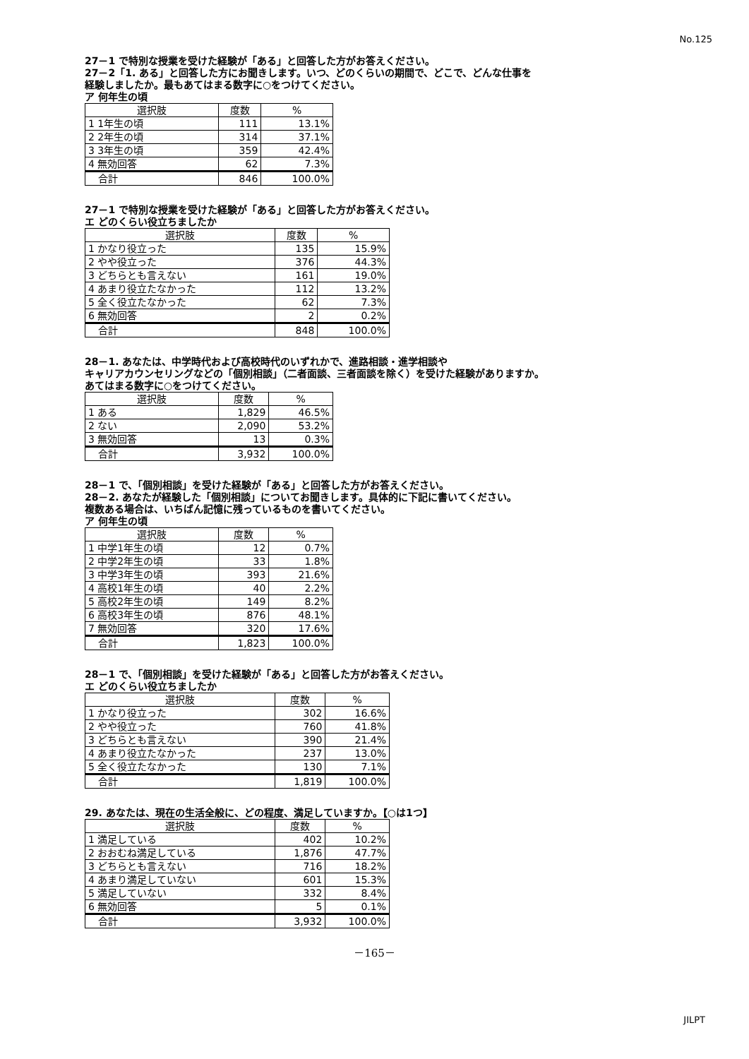No.125
27－1 で特別な授業を受けた経験が「ある」と回答した方がお答えください。
27－2「1. ある」と回答した方にお聞きします。いつ、どのくらいの期間で、どこで、どんな仕事を
経験しましたか。最もあてはまる数字に○をつけてください。
ア 何年生の頃
| 選択肢 | 度数 | % |
| --- | --- | --- |
| 1 1年生の頃 | 111 | 13.1% |
| 2 2年生の頃 | 314 | 37.1% |
| 3 3年生の頃 | 359 | 42.4% |
| 4 無効回答 | 62 | 7.3% |
| 合計 | 846 | 100.0% |
27－1 で特別な授業を受けた経験が「ある」と回答した方がお答えください。
エ どのくらい役立ちましたか
| 選択肢 | 度数 | % |
| --- | --- | --- |
| 1 かなり役立った | 135 | 15.9% |
| 2 やや役立った | 376 | 44.3% |
| 3 どちらとも言えない | 161 | 19.0% |
| 4 あまり役立たなかった | 112 | 13.2% |
| 5 全く役立たなかった | 62 | 7.3% |
| 6 無効回答 | 2 | 0.2% |
| 合計 | 848 | 100.0% |
28－1. あなたは、中学時代および高校時代のいずれかで、進路相談・進学相談や
キャリアカウンセリングなどの「個別相談」（二者面談、三者面談を除く）を受けた経験がありますか。
あてはまる数字に○をつけてください。
| 選択肢 | 度数 | % |
| --- | --- | --- |
| 1 ある | 1,829 | 46.5% |
| 2 ない | 2,090 | 53.2% |
| 3 無効回答 | 13 | 0.3% |
| 合計 | 3,932 | 100.0% |
28－1 で、「個別相談」を受けた経験が「ある」と回答した方がお答えください。
28－2. あなたが経験した「個別相談」についてお聞きします。具体的に下記に書いてください。
複数ある場合は、いちばん記憶に残っているものを書いてください。
ア 何年生の頃
| 選択肢 | 度数 | % |
| --- | --- | --- |
| 1 中学1年生の頃 | 12 | 0.7% |
| 2 中学2年生の頃 | 33 | 1.8% |
| 3 中学3年生の頃 | 393 | 21.6% |
| 4 高校1年生の頃 | 40 | 2.2% |
| 5 高校2年生の頃 | 149 | 8.2% |
| 6 高校3年生の頃 | 876 | 48.1% |
| 7 無効回答 | 320 | 17.6% |
| 合計 | 1,823 | 100.0% |
28－1 で、「個別相談」を受けた経験が「ある」と回答した方がお答えください。
エ どのくらい役立ちましたか
| 選択肢 | 度数 | % |
| --- | --- | --- |
| 1 かなり役立った | 302 | 16.6% |
| 2 やや役立った | 760 | 41.8% |
| 3 どちらとも言えない | 390 | 21.4% |
| 4 あまり役立たなかった | 237 | 13.0% |
| 5 全く役立たなかった | 130 | 7.1% |
| 合計 | 1,819 | 100.0% |
29. あなたは、現在の生活全般に、どの程度、満足していますか。【○は1つ】
| 選択肢 | 度数 | % |
| --- | --- | --- |
| 1 満足している | 402 | 10.2% |
| 2 おおむね満足している | 1,876 | 47.7% |
| 3 どちらとも言えない | 716 | 18.2% |
| 4 あまり満足していない | 601 | 15.3% |
| 5 満足していない | 332 | 8.4% |
| 6 無効回答 | 5 | 0.1% |
| 合計 | 3,932 | 100.0% |
－165－
JILPT